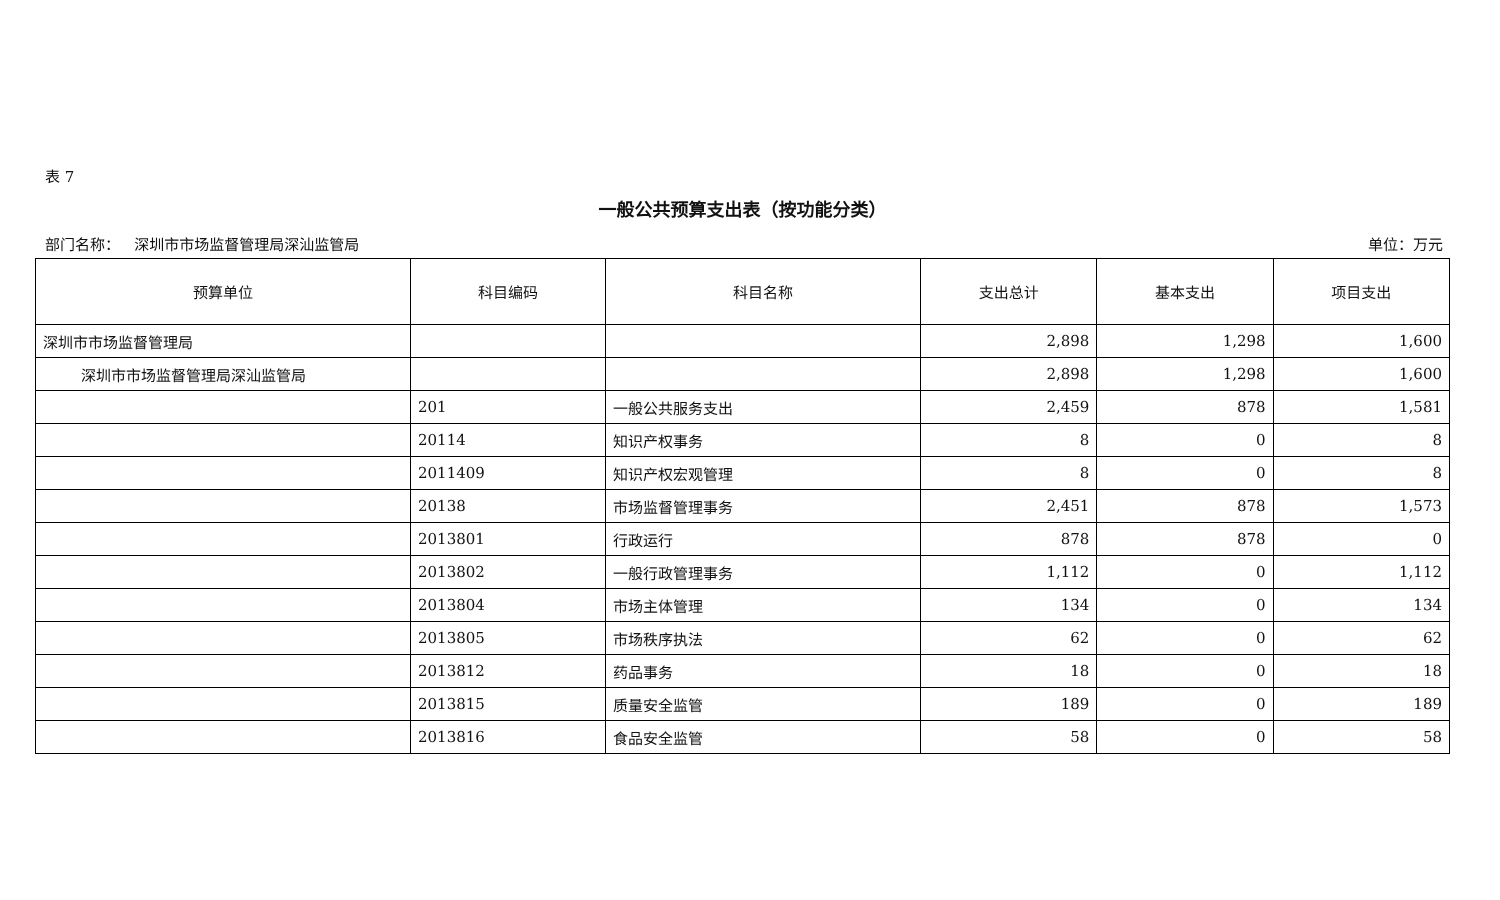表 7
一般公共预算支出表（按功能分类）
部门名称： 深圳市市场监督管理局深汕监管局 单位：万元
| 预算单位 | 科目编码 | 科目名称 | 支出总计 | 基本支出 | 项目支出 |
| --- | --- | --- | --- | --- | --- |
| 深圳市市场监督管理局 | | | 2,898 | 1,298 | 1,600 |
| 深圳市市场监督管理局深汕监管局 | | | 2,898 | 1,298 | 1,600 |
| | 201 | 一般公共服务支出 | 2,459 | 878 | 1,581 |
| | 20114 | 知识产权事务 | 8 | 0 | 8 |
| | 2011409 | 知识产权宏观管理 | 8 | 0 | 8 |
| | 20138 | 市场监督管理事务 | 2,451 | 878 | 1,573 |
| | 2013801 | 行政运行 | 878 | 878 | 0 |
| | 2013802 | 一般行政管理事务 | 1,112 | 0 | 1,112 |
| | 2013804 | 市场主体管理 | 134 | 0 | 134 |
| | 2013805 | 市场秩序执法 | 62 | 0 | 62 |
| | 2013812 | 药品事务 | 18 | 0 | 18 |
| | 2013815 | 质量安全监管 | 189 | 0 | 189 |
| | 2013816 | 食品安全监管 | 58 | 0 | 58 |